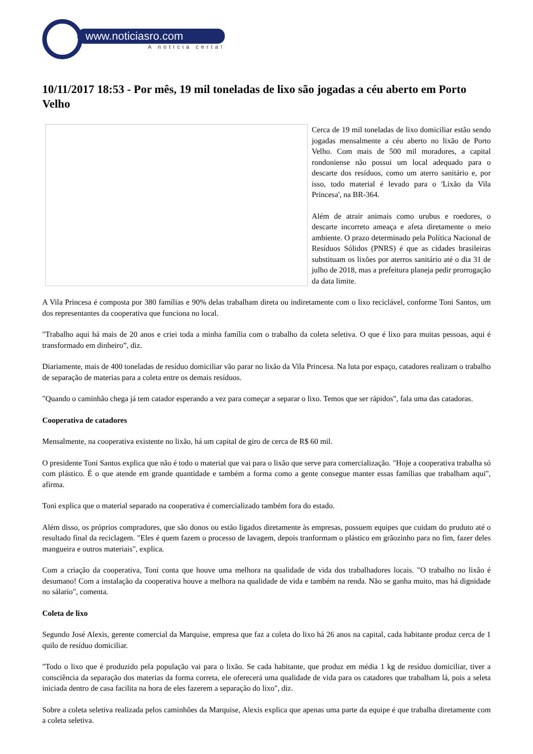www.noticiasro.com
A notícia certa!
10/11/2017 18:53 - Por mês, 19 mil toneladas de lixo são jogadas a céu aberto em Porto Velho
Cerca de 19 mil toneladas de lixo domiciliar estão sendo jogadas mensalmente a céu aberto no lixão de Porto Velho. Com mais de 500 mil moradores, a capital rondoniense não possui um local adequado para o descarte dos resíduos, como um aterro sanitário e, por isso, todo material é levado para o 'Lixão da Vila Princesa', na BR-364.
Além de atrair animais como urubus e roedores, o descarte incorreto ameaça e afeta diretamente o meio ambiente. O prazo determinado pela Política Nacional de Resíduos Sólidos (PNRS) é que as cidades brasileiras substituam os lixões por aterros sanitário até o dia 31 de julho de 2018, mas a prefeitura planeja pedir prorrogação da data limite.
A Vila Princesa é composta por 380 famílias e 90% delas trabalham direta ou indiretamente com o lixo reciclável, conforme Toni Santos, um dos representantes da cooperativa que funciona no local.
"Trabalho aqui há mais de 20 anos e criei toda a minha família com o trabalho da coleta seletiva. O que é lixo para muitas pessoas, aqui é transformado em dinheiro”, diz.
Diariamente, mais de 400 toneladas de resíduo domiciliar vão parar no lixão da Vila Princesa. Na luta por espaço, catadores realizam o trabalho de separação de materias para a coleta entre os demais resíduos.
"Quando o caminhão chega já tem catador esperando a vez para começar a separar o lixo. Temos que ser rápidos", fala uma das catadoras.
Cooperativa de catadores
Mensalmente, na cooperativa existente no lixão, há um capital de giro de cerca de R$ 60 mil.
O presidente Toni Santos explica que não é todo o material que vai para o lixão que serve para comercialização. "Hoje a cooperativa trabalha só com plástico. É o que atende em grande quantidade e também a forma como a gente consegue manter essas famílias que trabalham aqui", afirma.
Toni explica que o material separado na cooperativa é comercializado também fora do estado.
Além disso, os próprios compradores, que são donos ou estão ligados diretamente às empresas, possuem equipes que cuidam do pruduto até o resultado final da reciclagem. "Eles é quem fazem o processo de lavagem, depois tranformam o plástico em grãozinho para no fim, fazer deles mangueira e outros materiais", explica.
Com a criação da cooperativa, Toni conta que houve uma melhora na qualidade de vida dos trabalhadores locais. "O trabalho no lixão é desumano! Com a instalação da cooperativa houve a melhora na qualidade de vida e também na renda. Não se ganha muito, mas há dignidade no sálario", comenta.
Coleta de lixo
Segundo José Alexis, gerente comercial da Marquise, empresa que faz a coleta do lixo há 26 anos na capital, cada habitante produz cerca de 1 quilo de resíduo domiciliar.
"Todo o lixo que é produzido pela população vai para o lixão. Se cada habitante, que produz em média 1 kg de resíduo domiciliar, tiver a consciência da separação dos materias da forma correta, ele oferecerá uma qualidade de vida para os catadores que trabalham lá, pois a seleta iniciada dentro de casa facilita na hora de eles fazerem a separação do lixo", diz.
Sobre a coleta seletiva realizada pelos caminhões da Marquise, Alexis explica que apenas uma parte da equipe é que trabalha diretamente com a coleta seletiva.